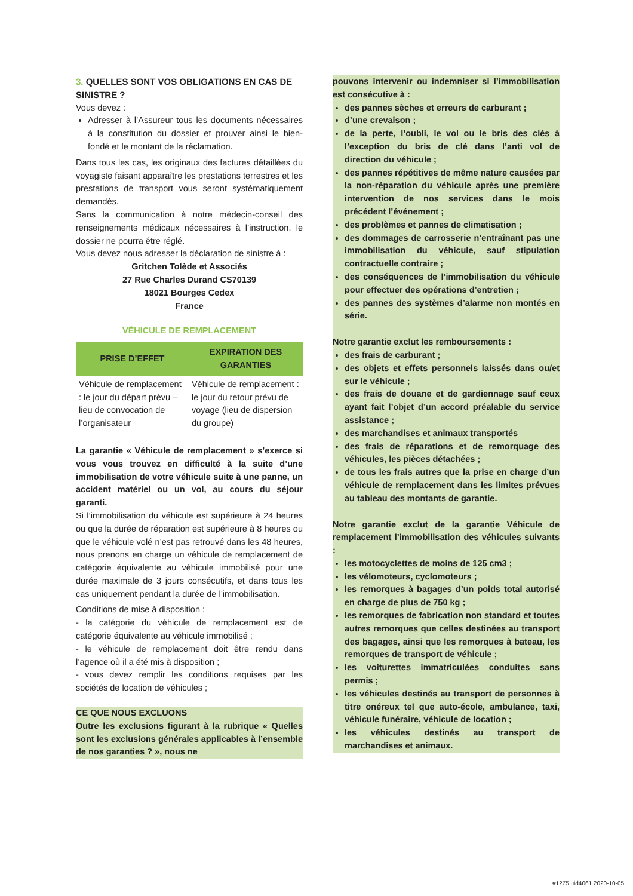3. QUELLES SONT VOS OBLIGATIONS EN CAS DE SINISTRE ?
Vous devez :
Adresser à l’Assureur tous les documents nécessaires à la constitution du dossier et prouver ainsi le bien-fondé et le montant de la réclamation.
Dans tous les cas, les originaux des factures détaillées du voyagiste faisant apparaître les prestations terrestres et les prestations de transport vous seront systématiquement demandés.
Sans la communication à notre médecin-conseil des renseignements médicaux nécessaires à l’instruction, le dossier ne pourra être réglé.
Vous devez nous adresser la déclaration de sinistre à :
Gritchen Tolède et Associés
27 Rue Charles Durand CS70139
18021 Bourges Cedex
France
VÉHICULE DE REMPLACEMENT
| PRISE D’EFFET | EXPIRATION DES GARANTIES |
| --- | --- |
| Véhicule de remplacement : le jour du départ prévu – lieu de convocation de l’organisateur | Véhicule de remplacement : le jour du retour prévu de voyage (lieu de dispersion du groupe) |
La garantie « Véhicule de remplacement » s’exerce si vous vous trouvez en difficulté à la suite d’une immobilisation de votre véhicule suite à une panne, un accident matériel ou un vol, au cours du séjour garanti.
Si l’immobilisation du véhicule est supérieure à 24 heures ou que la durée de réparation est supérieure à 8 heures ou que le véhicule volé n’est pas retrouvé dans les 48 heures, nous prenons en charge un véhicule de remplacement de catégorie équivalente au véhicule immobilisé pour une durée maximale de 3 jours consécutifs, et dans tous les cas uniquement pendant la durée de l’immobilisation.
Conditions de mise à disposition :
- la catégorie du véhicule de remplacement est de catégorie équivalente au véhicule immobilisé ;
- le véhicule de remplacement doit être rendu dans l’agence où il a été mis à disposition ;
- vous devez remplir les conditions requises par les sociétés de location de véhicules ;
CE QUE NOUS EXCLUONS
Outre les exclusions figurant à la rubrique « Quelles sont les exclusions générales applicables à l’ensemble de nos garanties ? », nous ne
pouvons intervenir ou indemniser si l’immobilisation est consécutive à :
des pannes sèches et erreurs de carburant ;
d’une crevaison ;
de la perte, l’oubli, le vol ou le bris des clés à l’exception du bris de clé dans l’anti vol de direction du véhicule ;
des pannes répétitives de même nature causées par la non-réparation du véhicule après une première intervention de nos services dans le mois précédent l’événement ;
des problèmes et pannes de climatisation ;
des dommages de carrosserie n’entraînant pas une immobilisation du véhicule, sauf stipulation contractuelle contraire ;
des conséquences de l’immobilisation du véhicule pour effectuer des opérations d’entretien ;
des pannes des systèmes d’alarme non montés en série.
Notre garantie exclut les remboursements :
des frais de carburant ;
des objets et effets personnels laissés dans ou/et sur le véhicule ;
des frais de douane et de gardiennage sauf ceux ayant fait l’objet d’un accord préalable du service assistance ;
des marchandises et animaux transportés
des frais de réparations et de remorquage des véhicules, les pièces détachées ;
de tous les frais autres que la prise en charge d’un véhicule de remplacement dans les limites prévues au tableau des montants de garantie.
Notre garantie exclut de la garantie Véhicule de remplacement l’immobilisation des véhicules suivants :
les motocyclettes de moins de 125 cm3 ;
les vélomoteurs, cyclomoteurs ;
les remorques à bagages d’un poids total autorisé en charge de plus de 750 kg ;
les remorques de fabrication non standard et toutes autres remorques que celles destinées au transport des bagages, ainsi que les remorques à bateau, les remorques de transport de véhicule ;
les voiturettes immatriculées conduites sans permis ;
les véhicules destinés au transport de personnes à titre onéreux tel que auto-école, ambulance, taxi, véhicule funéraire, véhicule de location ;
les véhicules destinés au transport de marchandises et animaux.
#1275 uid4061 2020-10-05